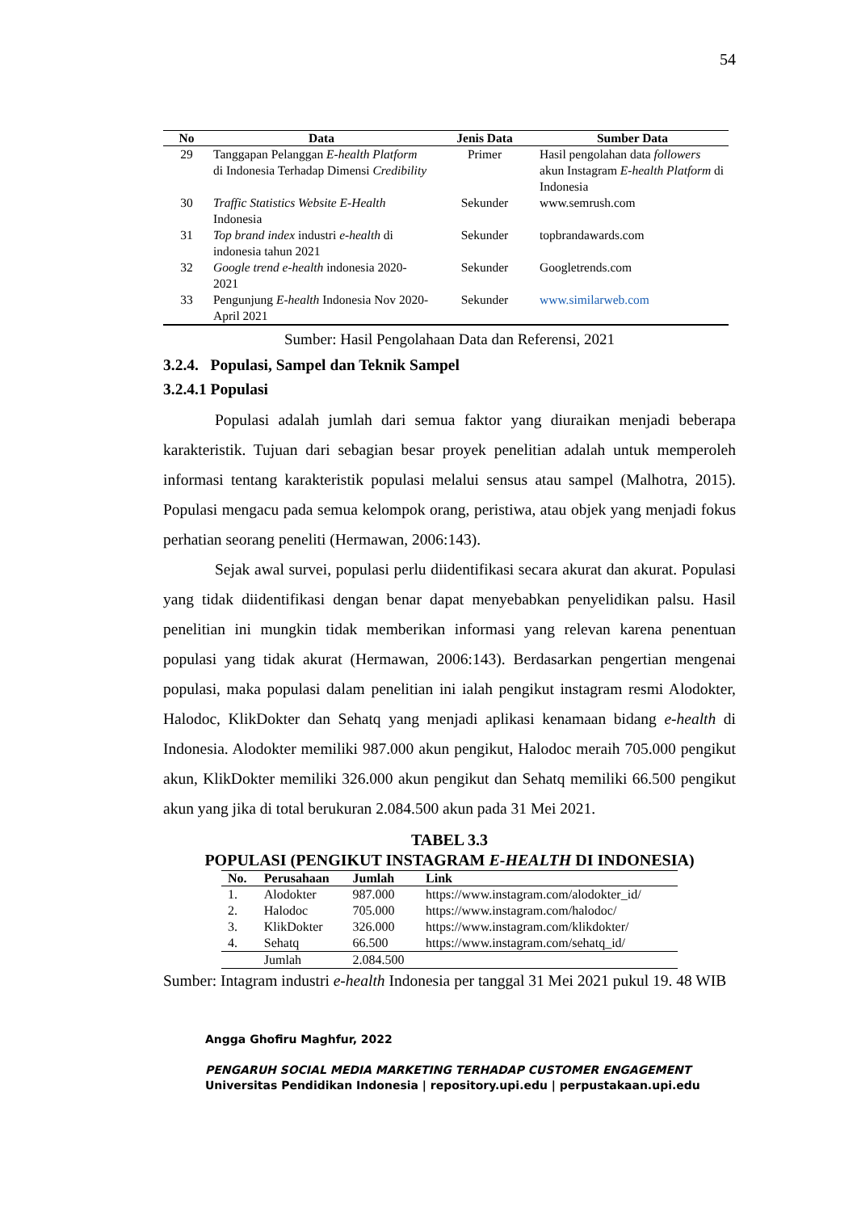54
| No | Data | Jenis Data | Sumber Data |
| --- | --- | --- | --- |
| 29 | Tanggapan Pelanggan E-health Platform di Indonesia Terhadap Dimensi Credibility | Primer | Hasil pengolahan data followers akun Instagram E-health Platform di Indonesia |
| 30 | Traffic Statistics Website E-Health Indonesia | Sekunder | www.semrush.com |
| 31 | Top brand index industri e-health di indonesia tahun 2021 | Sekunder | topbrandawards.com |
| 32 | Google trend e-health indonesia 2020-2021 | Sekunder | Googletrends.com |
| 33 | Pengunjung E-health Indonesia Nov 2020-April 2021 | Sekunder | www.similarweb.com |
Sumber: Hasil Pengolahaan Data dan Referensi, 2021
3.2.4. Populasi, Sampel dan Teknik Sampel
3.2.4.1 Populasi
Populasi adalah jumlah dari semua faktor yang diuraikan menjadi beberapa karakteristik. Tujuan dari sebagian besar proyek penelitian adalah untuk memperoleh informasi tentang karakteristik populasi melalui sensus atau sampel (Malhotra, 2015). Populasi mengacu pada semua kelompok orang, peristiwa, atau objek yang menjadi fokus perhatian seorang peneliti (Hermawan, 2006:143).
Sejak awal survei, populasi perlu diidentifikasi secara akurat dan akurat. Populasi yang tidak diidentifikasi dengan benar dapat menyebabkan penyelidikan palsu. Hasil penelitian ini mungkin tidak memberikan informasi yang relevan karena penentuan populasi yang tidak akurat (Hermawan, 2006:143). Berdasarkan pengertian mengenai populasi, maka populasi dalam penelitian ini ialah pengikut instagram resmi Alodokter, Halodoc, KlikDokter dan Sehatq yang menjadi aplikasi kenamaan bidang e-health di Indonesia. Alodokter memiliki 987.000 akun pengikut, Halodoc meraih 705.000 pengikut akun, KlikDokter memiliki 326.000 akun pengikut dan Sehatq memiliki 66.500 pengikut akun yang jika di total berukuran 2.084.500 akun pada 31 Mei 2021.
TABEL 3.3
POPULASI (PENGIKUT INSTAGRAM E-HEALTH DI INDONESIA)
| No. | Perusahaan | Jumlah | Link |
| --- | --- | --- | --- |
| 1. | Alodokter | 987.000 | https://www.instagram.com/alodokter_id/ |
| 2. | Halodoc | 705.000 | https://www.instagram.com/halodoc/ |
| 3. | KlikDokter | 326.000 | https://www.instagram.com/klikdokter/ |
| 4. | Sehatq | 66.500 | https://www.instagram.com/sehatq_id/ |
| | Jumlah | 2.084.500 | |
Sumber: Intagram industri e-health Indonesia per tanggal 31 Mei 2021 pukul 19. 48 WIB
Angga Ghofiru Maghfur, 2022
PENGARUH SOCIAL MEDIA MARKETING TERHADAP CUSTOMER ENGAGEMENT
Universitas Pendidikan Indonesia | repository.upi.edu | perpustakaan.upi.edu